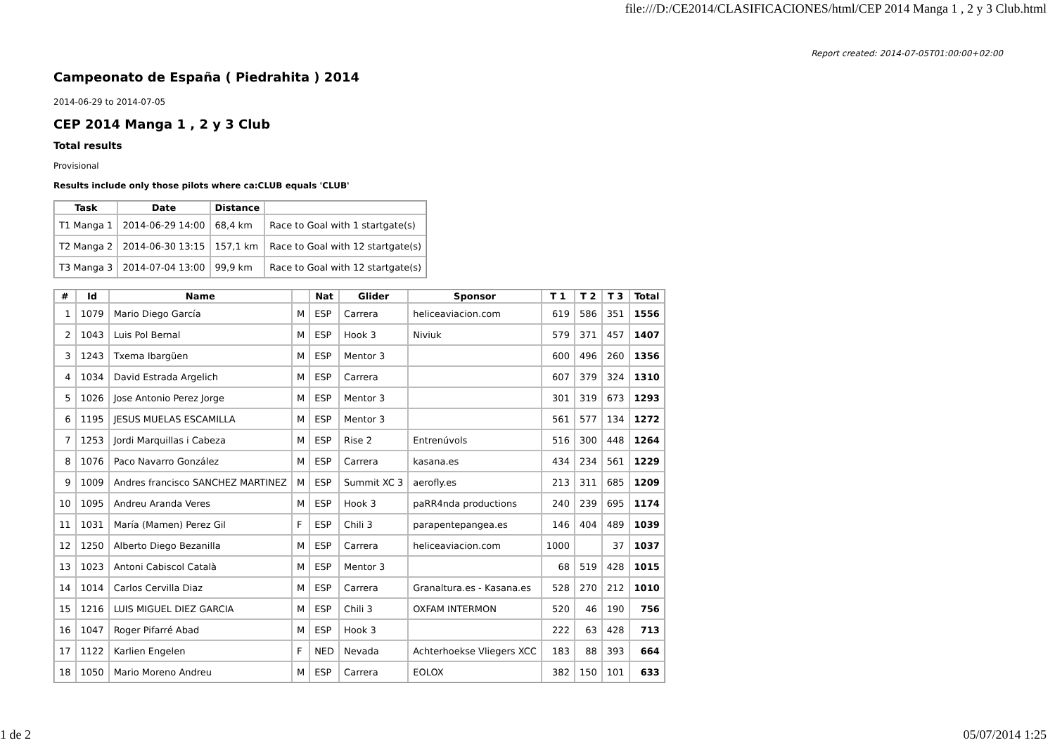file:///D:/CE2014/CLASIFICACIONES/html/CEP 2014 Manga 1 , 2 y 3 Club.html
Report created: 2014-07-05T01:00:00+02:00
Campeonato de España ( Piedrahita ) 2014
2014-06-29 to 2014-07-05
CEP 2014 Manga 1 , 2 y 3 Club
Total results
Provisional
Results include only those pilots where ca:CLUB equals 'CLUB'
| Task | Date | Distance | |
| --- | --- | --- | --- |
| T1 Manga 1 | 2014-06-29 14:00 | 68,4 km | Race to Goal with 1 startgate(s) |
| T2 Manga 2 | 2014-06-30 13:15 | 157,1 km | Race to Goal with 12 startgate(s) |
| T3 Manga 3 | 2014-07-04 13:00 | 99,9 km | Race to Goal with 12 startgate(s) |
| # | Id | Name | | Nat | Glider | Sponsor | T 1 | T 2 | T 3 | Total |
| --- | --- | --- | --- | --- | --- | --- | --- | --- | --- | --- |
| 1 | 1079 | Mario Diego García | M | ESP | Carrera | heliceaviacion.com | 619 | 586 | 351 | 1556 |
| 2 | 1043 | Luis Pol Bernal | M | ESP | Hook 3 | Niviuk | 579 | 371 | 457 | 1407 |
| 3 | 1243 | Txema Ibargüen | M | ESP | Mentor 3 | | 600 | 496 | 260 | 1356 |
| 4 | 1034 | David Estrada Argelich | M | ESP | Carrera | | 607 | 379 | 324 | 1310 |
| 5 | 1026 | Jose Antonio Perez Jorge | M | ESP | Mentor 3 | | 301 | 319 | 673 | 1293 |
| 6 | 1195 | JESUS MUELAS ESCAMILLA | M | ESP | Mentor 3 | | 561 | 577 | 134 | 1272 |
| 7 | 1253 | Jordi Marquillas i Cabeza | M | ESP | Rise 2 | Entrenúvols | 516 | 300 | 448 | 1264 |
| 8 | 1076 | Paco Navarro González | M | ESP | Carrera | kasana.es | 434 | 234 | 561 | 1229 |
| 9 | 1009 | Andres francisco SANCHEZ MARTINEZ | M | ESP | Summit XC 3 | aerofly.es | 213 | 311 | 685 | 1209 |
| 10 | 1095 | Andreu Aranda Veres | M | ESP | Hook 3 | paRR4nda productions | 240 | 239 | 695 | 1174 |
| 11 | 1031 | María (Mamen) Perez Gil | F | ESP | Chili 3 | parapentepangea.es | 146 | 404 | 489 | 1039 |
| 12 | 1250 | Alberto Diego Bezanilla | M | ESP | Carrera | heliceaviacion.com | 1000 | | 37 | 1037 |
| 13 | 1023 | Antoni Cabiscol Català | M | ESP | Mentor 3 | | 68 | 519 | 428 | 1015 |
| 14 | 1014 | Carlos Cervilla Diaz | M | ESP | Carrera | Granaltura.es - Kasana.es | 528 | 270 | 212 | 1010 |
| 15 | 1216 | LUIS MIGUEL DIEZ GARCIA | M | ESP | Chili 3 | OXFAM INTERMON | 520 | 46 | 190 | 756 |
| 16 | 1047 | Roger Pifarré Abad | M | ESP | Hook 3 | | 222 | 63 | 428 | 713 |
| 17 | 1122 | Karlien Engelen | F | NED | Nevada | Achterhoekse Vliegers XCC | 183 | 88 | 393 | 664 |
| 18 | 1050 | Mario Moreno Andreu | M | ESP | Carrera | EOLOX | 382 | 150 | 101 | 633 |
1 de 2 05/07/2014 1:25